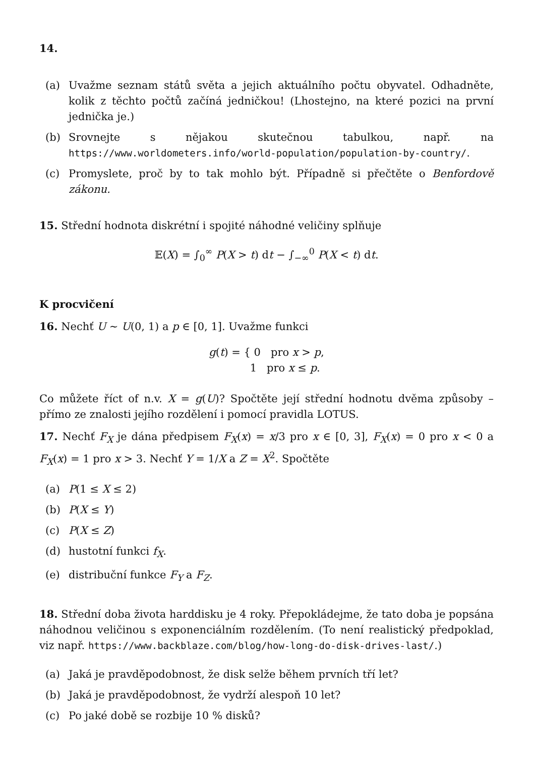14.
(a) Uvažme seznam států světa a jejich aktuálního počtu obyvatel. Odhadněte, kolik z těchto počtů začíná jedničkou! (Lhostejno, na které pozici na první jednička je.)
(b) Srovnejte s nějakou skutečnou tabulkou, např. na https://www.worldometers.info/world-population/population-by-country/.
(c) Promyslete, proč by to tak mohlo být. Případně si přečtěte o Benfordově zákonu.
15. Střední hodnota diskrétní i spojité náhodné veličiny splňuje
𝔼(X) = ∫<sub>0</sub><sup>∞</sup> P(X > t) dt − ∫<sub>−∞</sub><sup>0</sup> P(X < t) dt.
K procvičení
16. Nechť U ∼ U(0, 1) a p ∈ [0, 1]. Uvažme funkci
g(t) = { 0 pro x > p,
1 pro x ≤ p.
Co můžete říct of n.v. X = g(U)? Spočtěte její střední hodnotu dvěma způsoby – přímo ze znalosti jejího rozdělení i pomocí pravidla LOTUS.
17. Nechť F<sub>X</sub> je dána předpisem F<sub>X</sub>(x) = x/3 pro x ∈ [0, 3], F<sub>X</sub>(x) = 0 pro x < 0 a F<sub>X</sub>(x) = 1 pro x > 3. Nechť Y = 1/X a Z = X<sup>2</sup>. Spočtěte
(a) P(1 ≤ X ≤ 2)
(b) P(X ≤ Y)
(c) P(X ≤ Z)
(d) hustotní funkci f<sub>X</sub>.
(e) distribuční funkce F<sub>Y</sub> a F<sub>Z</sub>.
18. Střední doba života harddisku je 4 roky. Přepokládejme, že tato doba je popsána náhodnou veličinou s exponenciálním rozdělením. (To není realistický předpoklad, viz např. https://www.backblaze.com/blog/how-long-do-disk-drives-last/.)
(a) Jaká je pravděpodobnost, že disk selže během prvních tří let?
(b) Jaká je pravděpodobnost, že vydrží alespoň 10 let?
(c) Po jaké době se rozbije 10 % disků?